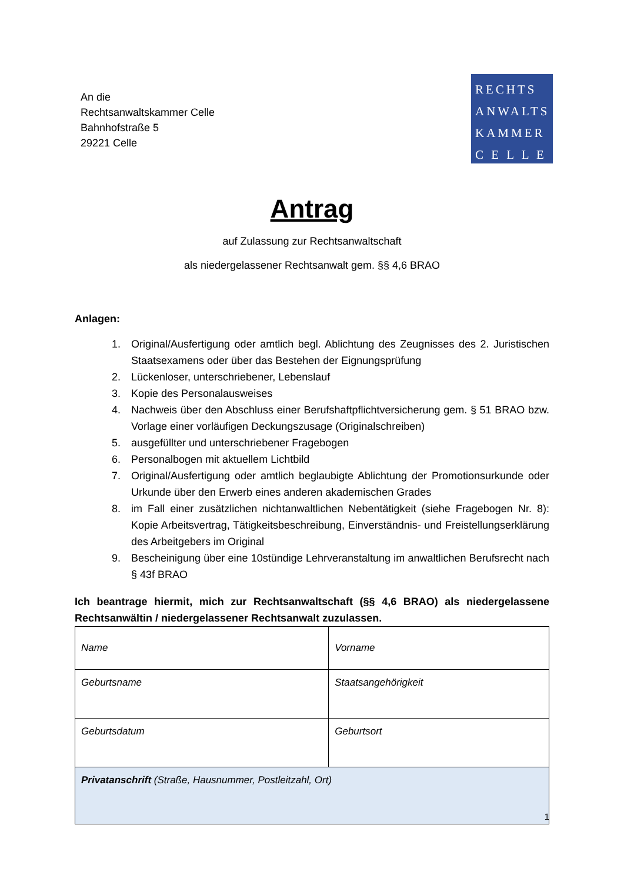An die
Rechtsanwaltskammer Celle
Bahnhofstraße 5
29221 Celle
RECHTS
ANWALTS
KAMMER
C E L L E
Antrag
auf Zulassung zur Rechtsanwaltschaft
als niedergelassener Rechtsanwalt gem. §§ 4,6 BRAO
Anlagen:
1. Original/Ausfertigung oder amtlich begl. Ablichtung des Zeugnisses des 2. Juristischen Staatsexamens oder über das Bestehen der Eignungsprüfung
2. Lückenloser, unterschriebener, Lebenslauf
3. Kopie des Personalausweises
4. Nachweis über den Abschluss einer Berufshaftpflichtversicherung gem. § 51 BRAO bzw. Vorlage einer vorläufigen Deckungszusage (Originalschreiben)
5. ausgefüllter und unterschriebener Fragebogen
6. Personalbogen mit aktuellem Lichtbild
7. Original/Ausfertigung oder amtlich beglaubigte Ablichtung der Promotionsurkunde oder Urkunde über den Erwerb eines anderen akademischen Grades
8. im Fall einer zusätzlichen nichtanwaltlichen Nebentätigkeit (siehe Fragebogen Nr. 8): Kopie Arbeitsvertrag, Tätigkeitsbeschreibung, Einverständnis- und Freistellungserklärung des Arbeitgebers im Original
9. Bescheinigung über eine 10stündige Lehrveranstaltung im anwaltlichen Berufsrecht nach § 43f BRAO
Ich beantrage hiermit, mich zur Rechtsanwaltschaft (§§ 4,6 BRAO) als niedergelassene Rechtsanwältin / niedergelassener Rechtsanwalt zuzulassen.
| Name | Vorname |
| Geburtsname | Staatsangehörigkeit |
| Geburtsdatum | Geburtsort |
| Privatanschrift (Straße, Hausnummer, Postleitzahl, Ort) | |
1